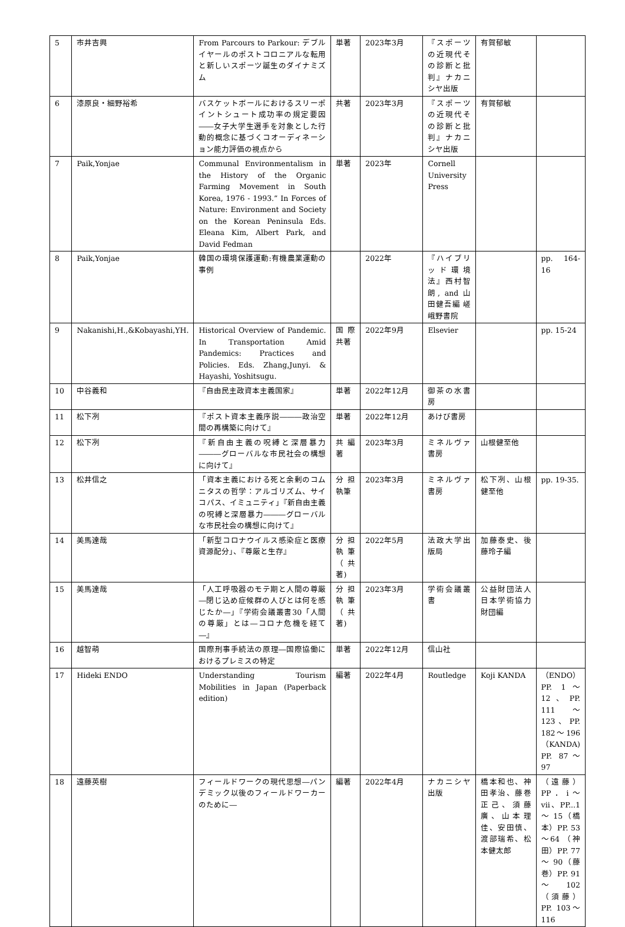| 5 | 市井吉興 | From Parcours to Parkour: デブルイヤールのポストコロニアルな転用と新しいスポーツ誕生のダイナミズム | 単著 | 2023年3月 | 『スポーツの近現代その診断と批判』ナカニシヤ出版 | 有賀郁敏 | |
| 6 | 漆原良・細野裕希 | バスケットボールにおけるスリーポイントシュート成功率の規定要因――女子大学生選手を対象とした行動的概念に基づくコオーディネーション能力評価の視点から | 共著 | 2023年3月 | 『スポーツの近現代その診断と批判』ナカニシヤ出版 | 有賀郁敏 | |
| 7 | Paik,Yonjae | Communal Environmentalism in the History of the Organic Farming Movement in South Korea, 1976 - 1993.” In Forces of Nature: Environment and Society on the Korean Peninsula Eds. Eleana Kim, Albert Park, and David Fedman | 単著 | 2023年 | Cornell University Press | | |
| 8 | Paik,Yonjae | 韓国の環境保護運動:有機農業運動の事例 | | 2022年 | 『ハイブリッド環境法』西村智朗, and 山田健吾編 嵯峨野書院 | | pp. 164-16 |
| 9 | Nakanishi,H.,&Kobayashi,YH. | Historical Overview of Pandemic. In Transportation Amid Pandemics: Practices and Policies. Eds. Zhang,Junyi. & Hayashi, Yoshitsugu. | 国際共著 | 2022年9月 | Elsevier | | pp. 15-24 |
| 10 | 中谷義和 | 『自由民主政資本主義国家』 | 単著 | 2022年12月 | 御茶の水書房 | | |
| 11 | 松下冽 | 『ポスト資本主義序説―――政治空間の再構築に向けて』 | 単著 | 2022年12月 | あけび書房 | | |
| 12 | 松下冽 | 『新自由主義の呪縛と深層暴力―――グローバルな市民社会の構想に向けて』 | 共編著 | 2023年3月 | ミネルヴァ書房 | 山根健至他 | |
| 13 | 松井信之 | 「資本主義における死と余剰のコムニタスの哲学：アルゴリズム、サイコパス、イミュニティ」『新自由主義の呪縛と深層暴力―――グローバルな市民社会の構想に向けて』 | 分担執筆 | 2023年3月 | ミネルヴァ書房 | 松下冽、山根健至他 | pp. 19-35. |
| 14 | 美馬達哉 | 「新型コロナウイルス感染症と医療資源配分」、『尊厳と生存』 | 分担執筆（共著) | 2022年5月 | 法政大学出版局 | 加藤泰史、後藤玲子編 | |
| 15 | 美馬達哉 | 「人工呼吸器のモテ期と人間の尊厳―閉じ込め症候群の人びとは何を感じたか―」『学術会議叢書30「人間の尊厳」とは―コロナ危機を経て―』 | 分担執筆（共著) | 2023年3月 | 学術会議叢書 | 公益財団法人日本学術協力財団編 | |
| 16 | 越智萌 | 国際刑事手続法の原理―国際協働におけるプレミスの特定 | 単著 | 2022年12月 | 信山社 | | |
| 17 | Hideki ENDO | Understanding Tourism Mobilities in Japan (Paperback edition) | 編著 | 2022年4月 | Routledge | Koji KANDA | （ENDO）PP. 1～12、PP. 111 ～ 123、PP. 182～196（KANDA) PP. 87～97 |
| 18 | 遠藤英樹 | フィールドワークの現代思想―パンデミック以後のフィールドワーカーのために― | 編著 | 2022年4月 | ナカニシヤ出版 | 橋本和也、神田孝治、藤巻正己、須藤廣、山本理佳、安田慎、渡部瑞希、松本健太郎 | （遠藤）PP．i～vii、PP...1 ～ 15（橋本）PP. 53～64 （神田）PP. 77 ～ 90（藤巻）PP. 91～102 （須藤）PP. 103～116 |